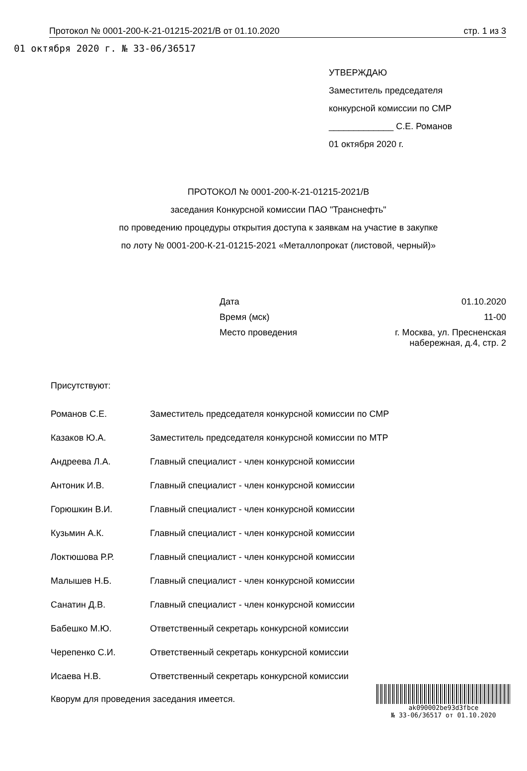01 октября 2020 г. № 33-06/36517
Протокол № 0001-200-К-21-01215-2021/В от 01.10.2020 стр. 1 из 3
УТВЕРЖДАЮ
Заместитель председателя
конкурсной комиссии по СМР
_____________ С.Е. Романов
01 октября 2020 г.
ПРОТОКОЛ № 0001-200-К-21-01215-2021/В
заседания Конкурсной комиссии ПАО "Транснефть"
по проведению процедуры открытия доступа к заявкам на участие в закупке
по лоту № 0001-200-К-21-01215-2021 «Металлопрокат (листовой, черный)»
| Дата | 01.10.2020 |
| Время (мск) | 11-00 |
| Место проведения | г. Москва, ул. Пресненская набережная, д.4, стр. 2 |
Присутствуют:
| Романов С.Е. | Заместитель председателя конкурсной комиссии по СМР |
| Казаков Ю.А. | Заместитель председателя конкурсной комиссии по МТР |
| Андреева Л.А. | Главный специалист - член конкурсной комиссии |
| Антоник И.В. | Главный специалист - член конкурсной комиссии |
| Горюшкин В.И. | Главный специалист - член конкурсной комиссии |
| Кузьмин А.К. | Главный специалист - член конкурсной комиссии |
| Локтюшова Р.Р. | Главный специалист - член конкурсной комиссии |
| Малышев Н.Б. | Главный специалист - член конкурсной комиссии |
| Санатин Д.В. | Главный специалист - член конкурсной комиссии |
| Бабешко М.Ю. | Ответственный секретарь конкурсной комиссии |
| Черепенко С.И. | Ответственный секретарь конкурсной комиссии |
| Исаева Н.В. | Ответственный секретарь конкурсной комиссии |
Кворум для проведения заседания имеется.
ak090002be93d3fbce
№ 33-06/36517 от 01.10.2020